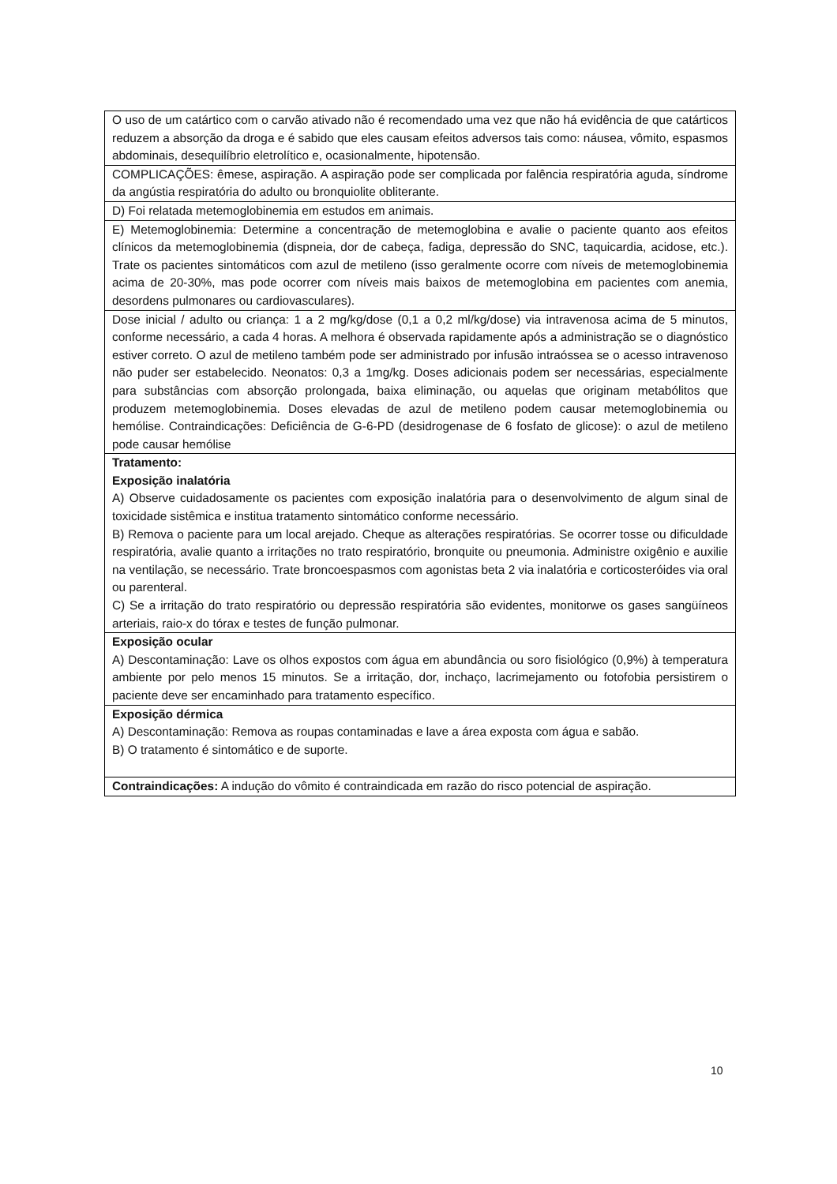| O uso de um catártico com o carvão ativado não é recomendado uma vez que não há evidência de que catárticos reduzem a absorção da droga e é sabido que eles causam efeitos adversos tais como: náusea, vômito, espasmos abdominais, desequilíbrio eletrolítico e, ocasionalmente, hipotensão. |
| COMPLICAÇÕES: êmese, aspiração. A aspiração pode ser complicada por falência respiratória aguda, síndrome da angústia respiratória do adulto ou bronquiolite obliterante. |
| D) Foi relatada metemoglobinemia em estudos em animais. |
| E) Metemoglobinemia: Determine a concentração de metemoglobina e avalie o paciente quanto aos efeitos clínicos da metemoglobinemia (dispneia, dor de cabeça, fadiga, depressão do SNC, taquicardia, acidose, etc.). Trate os pacientes sintomáticos com azul de metileno (isso geralmente ocorre com níveis de metemoglobinemia acima de 20-30%, mas pode ocorrer com níveis mais baixos de metemoglobina em pacientes com anemia, desordens pulmonares ou cardiovasculares). |
| Dose inicial / adulto ou criança: 1 a 2 mg/kg/dose (0,1 a 0,2 ml/kg/dose) via intravenosa acima de 5 minutos, conforme necessário, a cada 4 horas. A melhora é observada rapidamente após a administração se o diagnóstico estiver correto. O azul de metileno também pode ser administrado por infusão intraóssea se o acesso intravenoso não puder ser estabelecido. Neonatos: 0,3 a 1mg/kg. Doses adicionais podem ser necessárias, especialmente para substâncias com absorção prolongada, baixa eliminação, ou aquelas que originam metabólitos que produzem metemoglobinemia. Doses elevadas de azul de metileno podem causar metemoglobinemia ou hemólise. Contraindicações: Deficiência de G-6-PD (desidrogenase de 6 fosfato de glicose): o azul de metileno pode causar hemólise |
| Tratamento: Exposição inalatória A) Observe cuidadosamente os pacientes com exposição inalatória para o desenvolvimento de algum sinal de toxicidade sistêmica e institua tratamento sintomático conforme necessário. B) Remova o paciente para um local arejado. Cheque as alterações respiratórias. Se ocorrer tosse ou dificuldade respiratória, avalie quanto a irritações no trato respiratório, bronquite ou pneumonia. Administre oxigênio e auxilie na ventilação, se necessário. Trate broncoespasmos com agonistas beta 2 via inalatória e corticosteróides via oral ou parenteral. C) Se a irritação do trato respiratório ou depressão respiratória são evidentes, monitorwe os gases sangüíneos arteriais, raio-x do tórax e testes de função pulmonar. |
| Exposição ocular A) Descontaminação: Lave os olhos expostos com água em abundância ou soro fisiológico (0,9%) à temperatura ambiente por pelo menos 15 minutos. Se a irritação, dor, inchaço, lacrimejamento ou fotofobia persistirem o paciente deve ser encaminhado para tratamento específico. |
| Exposição dérmica A) Descontaminação: Remova as roupas contaminadas e lave a área exposta com água e sabão. B) O tratamento é sintomático e de suporte. |
| Contraindicações: A indução do vômito é contraindicada em razão do risco potencial de aspiração. |
10